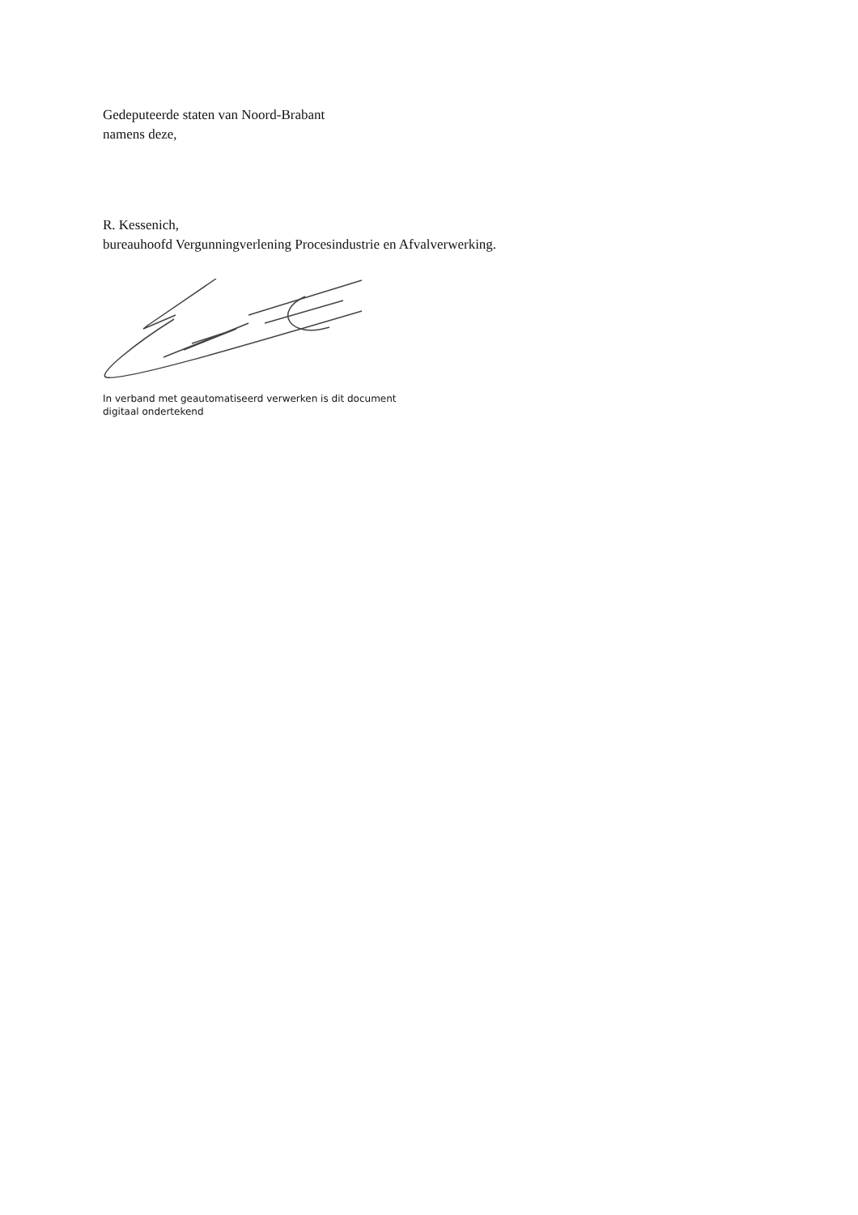Gedeputeerde staten van Noord-Brabant
namens deze,
R. Kessenich,
bureauhoofd Vergunningverlening Procesindustrie en Afvalverwerking.
In verband met geautomatiseerd verwerken is dit document
digitaal ondertekend